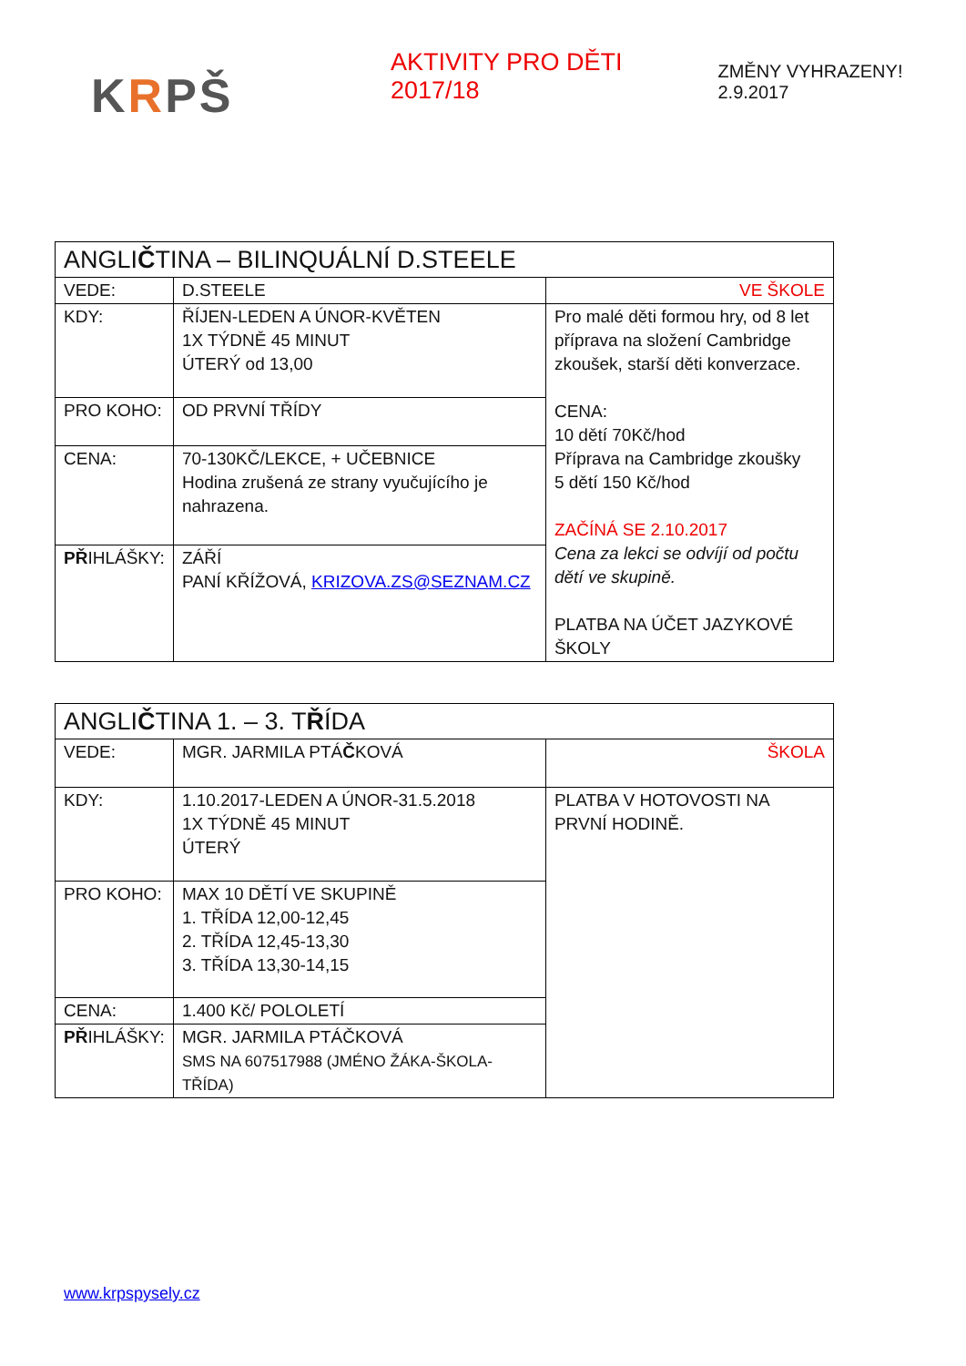KRPŠ
AKTIVITY PRO DĚTI 2017/18
ZMĚNY VYHRAZENY! 2.9.2017
| ANGLI Č TINA – BILINQUÁLNÍ D.STEELE | | |
| VEDE: | D.STEELE | VE ŠKOLE |
| KDY: | ŘÍJEN-LEDEN A ÚNOR-KVĚTEN 1X TÝDNĚ 45 MINUT ÚTERÝ od 13,00 | Pro malé děti formou hry, od 8 let příprava na složení Cambridge zkoušek, starší děti konverzace. CENA: 10 dětí 70Kč/hod Příprava na Cambridge zkoušky 5 dětí 150 Kč/hod ZAČÍNÁ SE 2.10.2017 Cena za lekci se odvíjí od počtu dětí ve skupině. PLATBA NA ÚČET JAZYKOVÉ ŠKOLY |
| PRO KOHO: | OD PRVNÍ TŘÍDY | |
| CENA: | 70-130KČ/LEKCE, + UČEBNICE Hodina zrušená ze strany vyučujícího je nahrazena. | |
| PŘ IHLÁŠKY: | ZÁŘÍ PANÍ KŘÍŽOVÁ, KRIZOVA.ZS@SEZNAM.CZ | |
| ANGLI Č TINA 1. – 3. T Ř ÍDA | | |
| VEDE: | MGR. JARMILA PTÁ Č KOVÁ | ŠKOLA |
| KDY: | 1.10.2017-LEDEN A ÚNOR-31.5.2018 1X TÝDNĚ 45 MINUT ÚTERÝ | PLATBA V HOTOVOSTI NA PRVNÍ HODINĚ. |
| PRO KOHO: | MAX 10 DĚTÍ VE SKUPINĚ 1. TŘÍDA 12,00-12,45 2. TŘÍDA 12,45-13,30 3. TŘÍDA 13,30-14,15 | |
| CENA: | 1.400 Kč/ POLOLETÍ | |
| PŘ IHLÁŠKY: | MGR. JARMILA PTÁČKOVÁ SMS NA 607517988 (JMÉNO ŽÁKA-ŠKOLA-TŘÍDA) | |
www.krpspysely.cz